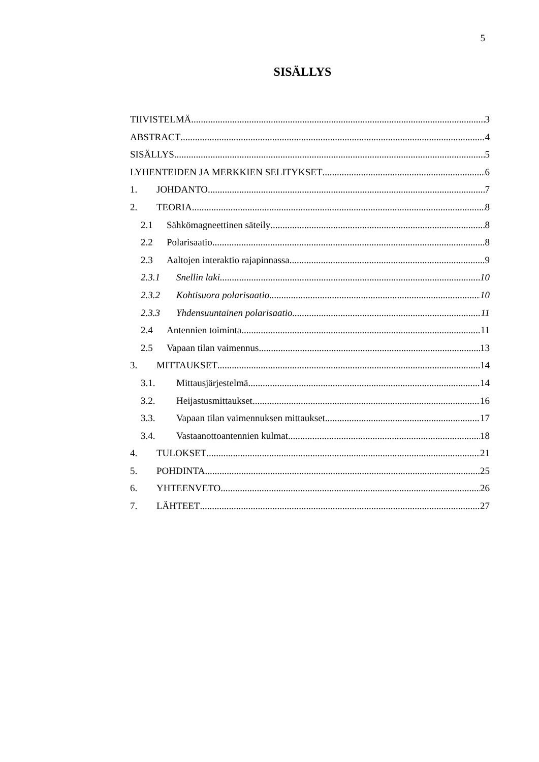5
SISÄLLYS
TIIVISTELMÄ 3
ABSTRACT 4
SISÄLLYS 5
LYHENTEIDEN JA MERKKIEN SELITYKSET 6
1. JOHDANTO 7
2. TEORIA 8
2.1 Sähkömagneettinen säteily 8
2.2 Polarisaatio 8
2.3 Aaltojen interaktio rajapinnassa 9
2.3.1 Snellin laki 10
2.3.2 Kohtisuora polarisaatio 10
2.3.3 Yhdensuuntainen polarisaatio 11
2.4 Antennien toiminta 11
2.5 Vapaan tilan vaimennus 13
3. MITTAUKSET 14
3.1. Mittausjärjestelmä 14
3.2. Heijastusmittaukset 16
3.3. Vapaan tilan vaimennuksen mittaukset 17
3.4. Vastaanottoantennien kulmat 18
4. TULOKSET 21
5. POHDINTA 25
6. YHTEENVETO 26
7. LÄHTEET 27